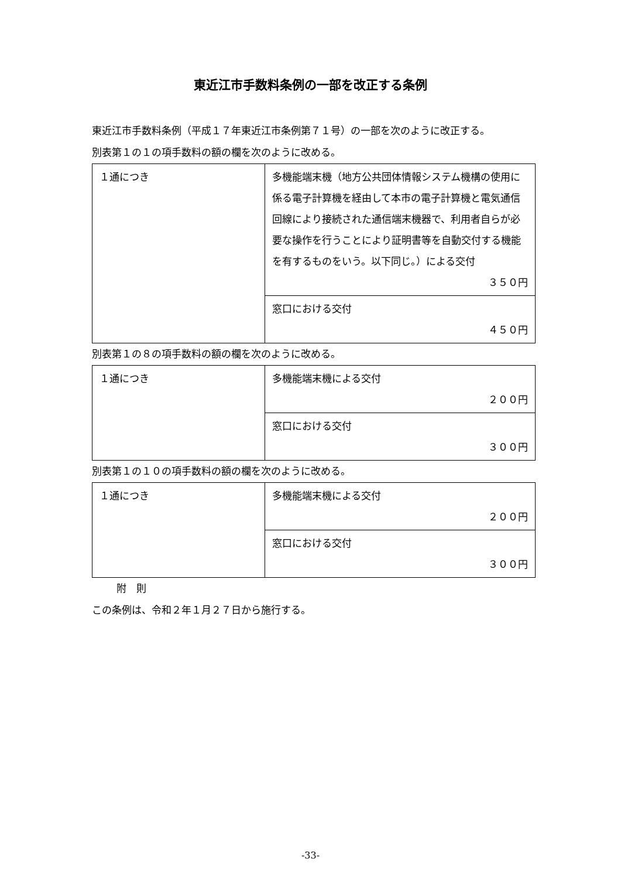東近江市手数料条例の一部を改正する条例
東近江市手数料条例（平成１７年東近江市条例第７１号）の一部を次のように改正する。
別表第１の１の項手数料の額の欄を次のように改める。
| １通につき | 多機能端末機（地方公共団体情報システム機構の使用に係る電子計算機を経由して本市の電子計算機と電気通信回線により接続された通信端末機器で、利用者自らが必要な操作を行うことにより証明書等を自動交付する機能を有するものをいう。以下同じ。）による交付 ３５０円 |
| | 窓口における交付 ４５０円 |
別表第１の８の項手数料の額の欄を次のように改める。
| １通につき | 多機能端末機による交付 ２００円 |
| | 窓口における交付 ３００円 |
別表第１の１０の項手数料の額の欄を次のように改める。
| １通につき | 多機能端末機による交付 ２００円 |
| | 窓口における交付 ３００円 |
附　則
この条例は、令和２年１月２７日から施行する。
-33-